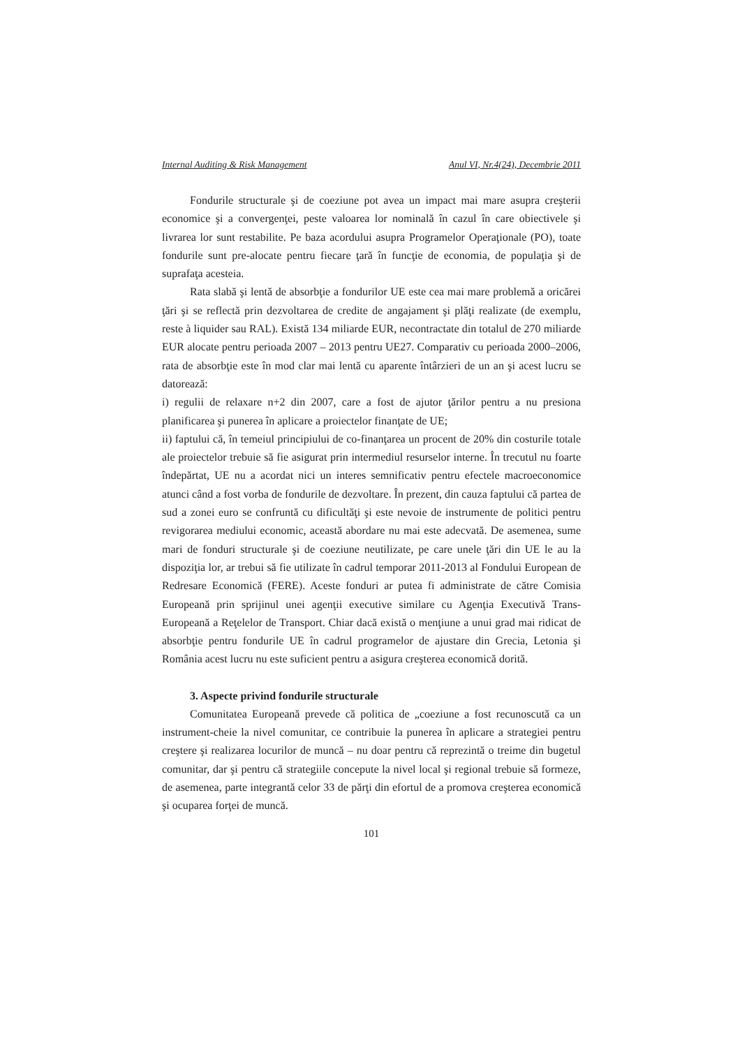Internal Auditing & Risk Management Anul VI, Nr.4(24), Decembrie 2011
Fondurile structurale şi de coeziune pot avea un impact mai mare asupra creşterii economice şi a convergenţei, peste valoarea lor nominală în cazul în care obiectivele şi livrarea lor sunt restabilite. Pe baza acordului asupra Programelor Operaţionale (PO), toate fondurile sunt pre-alocate pentru fiecare ţară în funcţie de economia, de populaţia şi de suprafaţa acesteia.
Rata slabă şi lentă de absorbţie a fondurilor UE este cea mai mare problemă a oricărei ţări şi se reflectă prin dezvoltarea de credite de angajament şi plăţi realizate (de exemplu, reste à liquider sau RAL). Există 134 miliarde EUR, necontractate din totalul de 270 miliarde EUR alocate pentru perioada 2007 – 2013 pentru UE27. Comparativ cu perioada 2000–2006, rata de absorbţie este în mod clar mai lentă cu aparente întârzieri de un an şi acest lucru se datorează:
i) regulii de relaxare n+2 din 2007, care a fost de ajutor ţărilor pentru a nu presiona planificarea şi punerea în aplicare a proiectelor finanţate de UE;
ii) faptului că, în temeiul principiului de co-finanţarea un procent de 20% din costurile totale ale proiectelor trebuie să fie asigurat prin intermediul resurselor interne. În trecutul nu foarte îndepărtat, UE nu a acordat nici un interes semnificativ pentru efectele macroeconomice atunci când a fost vorba de fondurile de dezvoltare. În prezent, din cauza faptului că partea de sud a zonei euro se confruntă cu dificultăţi şi este nevoie de instrumente de politici pentru revigorarea mediului economic, această abordare nu mai este adecvată. De asemenea, sume mari de fonduri structurale şi de coeziune neutilizate, pe care unele ţări din UE le au la dispoziţia lor, ar trebui să fie utilizate în cadrul temporar 2011-2013 al Fondului European de Redresare Economică (FERE). Aceste fonduri ar putea fi administrate de către Comisia Europeană prin sprijinul unei agenţii executive similare cu Agenţia Executivă Trans-Europeană a Reţelelor de Transport. Chiar dacă există o menţiune a unui grad mai ridicat de absorbţie pentru fondurile UE în cadrul programelor de ajustare din Grecia, Letonia şi România acest lucru nu este suficient pentru a asigura creşterea economică dorită.
3. Aspecte privind fondurile structurale
Comunitatea Europeană prevede că politica de „coeziune a fost recunoscută ca un instrument-cheie la nivel comunitar, ce contribuie la punerea în aplicare a strategiei pentru creştere şi realizarea locurilor de muncă – nu doar pentru că reprezintă o treime din bugetul comunitar, dar şi pentru că strategiile concepute la nivel local şi regional trebuie să formeze, de asemenea, parte integrantă celor 33 de părţi din efortul de a promova creşterea economică şi ocuparea forţei de muncă.
101